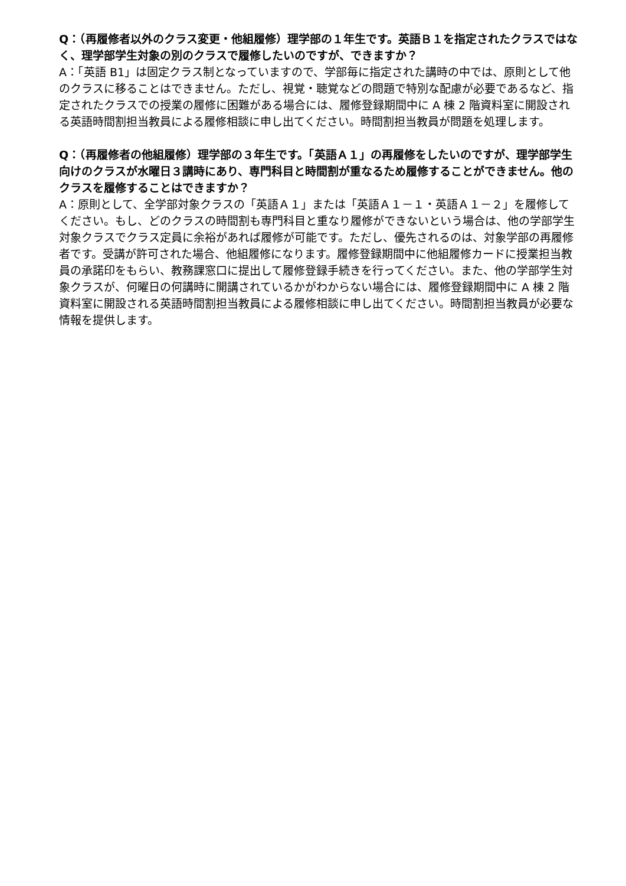Q：（再履修者以外のクラス変更・他組履修）理学部の１年生です。英語Ｂ１を指定されたクラスではなく、理学部学生対象の別のクラスで履修したいのですが、できますか？
A：「英語 B1」は固定クラス制となっていますので、学部毎に指定された講時の中では、原則として他のクラスに移ることはできません。ただし、視覚・聴覚などの問題で特別な配慮が必要であるなど、指定されたクラスでの授業の履修に困難がある場合には、履修登録期間中に A 棟 2 階資料室に開設される英語時間割担当教員による履修相談に申し出てください。時間割担当教員が問題を処理します。
Q：（再履修者の他組履修）理学部の３年生です。「英語Ａ１」の再履修をしたいのですが、理学部学生向けのクラスが水曜日３講時にあり、専門科目と時間割が重なるため履修することができません。他のクラスを履修することはできますか？
A：原則として、全学部対象クラスの「英語Ａ１」または「英語Ａ１－１・英語Ａ１－２」を履修してください。もし、どのクラスの時間割も専門科目と重なり履修ができないという場合は、他の学部学生対象クラスでクラス定員に余裕があれば履修が可能です。ただし、優先されるのは、対象学部の再履修者です。受講が許可された場合、他組履修になります。履修登録期間中に他組履修カードに授業担当教員の承諾印をもらい、教務課窓口に提出して履修登録手続きを行ってください。また、他の学部学生対象クラスが、何曜日の何講時に開講されているかがわからない場合には、履修登録期間中に A 棟 2 階資料室に開設される英語時間割担当教員による履修相談に申し出てください。時間割担当教員が必要な情報を提供します。